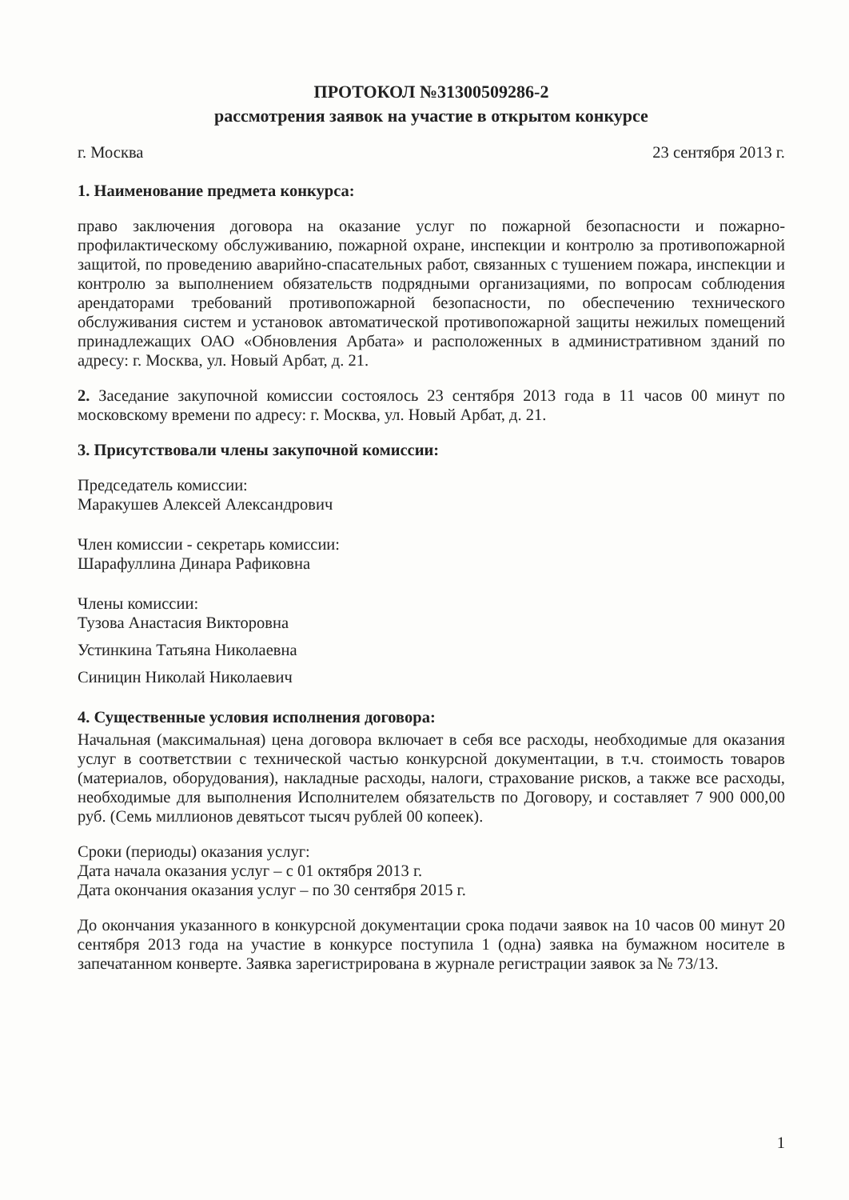ПРОТОКОЛ №31300509286-2
рассмотрения заявок на участие в открытом конкурсе
г. Москва 23 сентября 2013 г.
1. Наименование предмета конкурса:
право заключения договора на оказание услуг по пожарной безопасности и пожарно-профилактическому обслуживанию, пожарной охране, инспекции и контролю за противопожарной защитой, по проведению аварийно-спасательных работ, связанных с тушением пожара, инспекции и контролю за выполнением обязательств подрядными организациями, по вопросам соблюдения арендаторами требований противопожарной безопасности, по обеспечению технического обслуживания систем и установок автоматической противопожарной защиты нежилых помещений принадлежащих ОАО «Обновления Арбата» и расположенных в административном зданий по адресу: г. Москва, ул. Новый Арбат, д. 21.
2. Заседание закупочной комиссии состоялось 23 сентября 2013 года в 11 часов 00 минут по московскому времени по адресу: г. Москва, ул. Новый Арбат, д. 21.
3. Присутствовали члены закупочной комиссии:
Председатель комиссии:
Маракушев Алексей Александрович
Член комиссии - секретарь комиссии:
Шарафуллина Динара Рафиковна
Члены комиссии:
Тузова Анастасия Викторовна
Устинкина Татьяна Николаевна
Синицин Николай Николаевич
4. Существенные условия исполнения договора:
Начальная (максимальная) цена договора включает в себя все расходы, необходимые для оказания услуг в соответствии с технической частью конкурсной документации, в т.ч. стоимость товаров (материалов, оборудования), накладные расходы, налоги, страхование рисков, а также все расходы, необходимые для выполнения Исполнителем обязательств по Договору, и составляет 7 900 000,00 руб. (Семь миллионов девятьсот тысяч рублей 00 копеек).
Сроки (периоды) оказания услуг:
Дата начала оказания услуг – с 01 октября 2013 г.
Дата окончания оказания услуг – по 30 сентября 2015 г.
До окончания указанного в конкурсной документации срока подачи заявок на 10 часов 00 минут 20 сентября 2013 года на участие в конкурсе поступила 1 (одна) заявка на бумажном носителе в запечатанном конверте. Заявка зарегистрирована в журнале регистрации заявок за № 73/13.
1